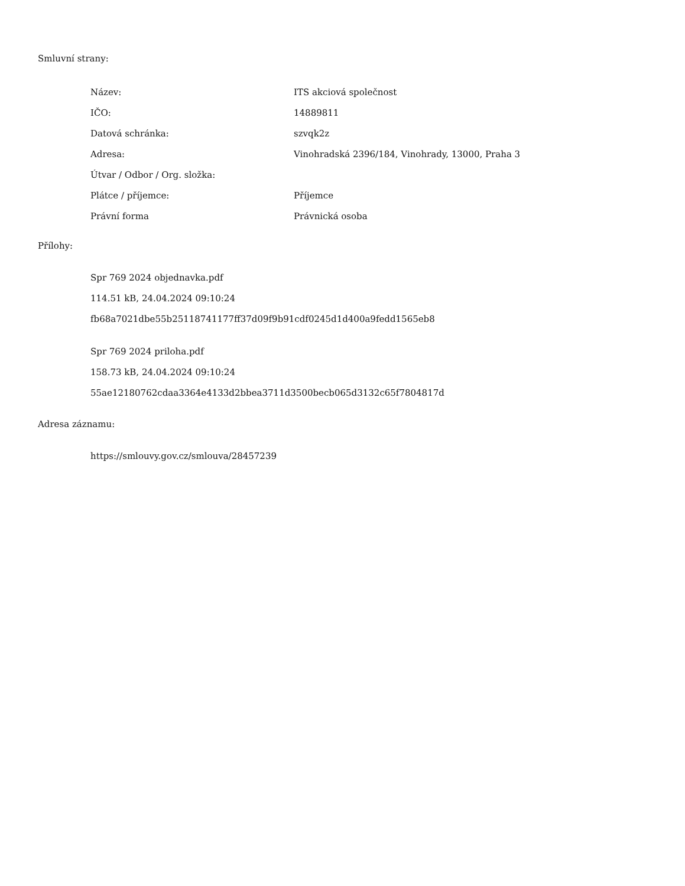Smluvní strany:
| Název: | ITS akciová společnost |
| IČO: | 14889811 |
| Datová schránka: | szvqk2z |
| Adresa: | Vinohradská 2396/184, Vinohrady, 13000, Praha 3 |
| Útvar / Odbor / Org. složka: | |
| Plátce / příjemce: | Příjemce |
| Právní forma | Právnická osoba |
Přílohy:
Spr 769 2024 objednavka.pdf
114.51 kB, 24.04.2024 09:10:24
fb68a7021dbe55b25118741177ff37d09f9b91cdf0245d1d400a9fedd1565eb8
Spr 769 2024 priloha.pdf
158.73 kB, 24.04.2024 09:10:24
55ae12180762cdaa3364e4133d2bbea3711d3500becb065d3132c65f7804817d
Adresa záznamu:
https://smlouvy.gov.cz/smlouva/28457239